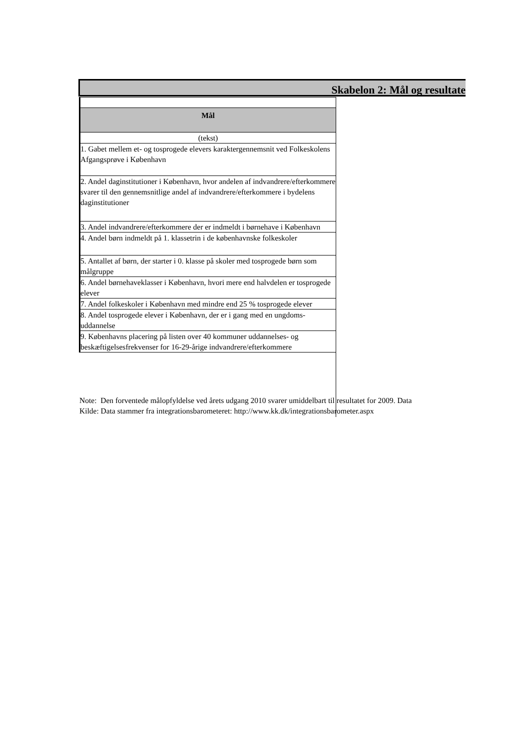Skabelon 2: Mål og resultate
| Mål |
| --- |
| (tekst) |
| 1. Gabet mellem et- og tosprogede elevers karaktergennemsnit ved Folkeskolens Afgangsprøve i København |
| 2. Andel daginstitutioner i København, hvor andelen af indvandrere/efterkommere svarer til den gennemsnitlige andel af indvandrere/efterkommere i bydelens daginstitutioner |
| 3. Andel indvandrere/efterkommere der er indmeldt i børnehave i København |
| 4. Andel børn indmeldt på 1. klassetrin i de københavnske folkeskoler |
| 5. Antallet af børn, der starter i 0. klasse på skoler med tosprogede børn som målgruppe |
| 6. Andel børnehaveklasser i København, hvori mere end halvdelen er tosprogede elever |
| 7. Andel folkeskoler i København med mindre end 25 % tosprogede elever |
| 8. Andel tosprogede elever i København, der er i gang med en ungdoms-uddannelse |
| 9. Københavns placering på listen over 40 kommuner uddannelses- og beskæftigelsesfrekvenser for 16-29-årige indvandrere/efterkommere |
Note: Den forventede målopfyldelse ved årets udgang 2010 svarer umiddelbart til resultatet for 2009. Data
Kilde: Data stammer fra integrationsbarometeret: http://www.kk.dk/integrationsbarometer.aspx